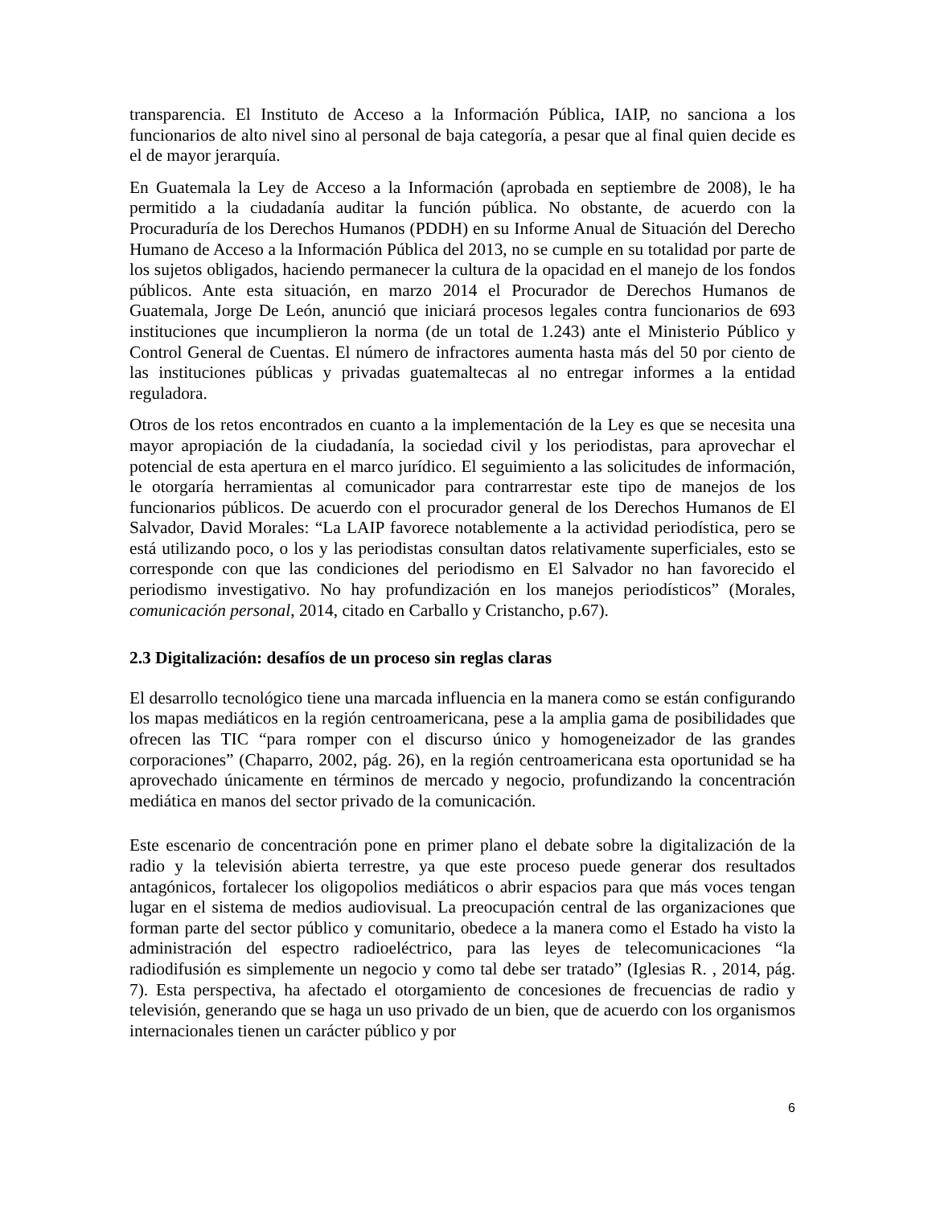transparencia. El Instituto de Acceso a la Información Pública, IAIP, no sanciona a los funcionarios de alto nivel sino al personal de baja categoría, a pesar que al final quien decide es el de mayor jerarquía.
En Guatemala la Ley de Acceso a la Información (aprobada en septiembre de 2008), le ha permitido a la ciudadanía auditar la función pública. No obstante, de acuerdo con la Procuraduría de los Derechos Humanos (PDDH) en su Informe Anual de Situación del Derecho Humano de Acceso a la Información Pública del 2013, no se cumple en su totalidad por parte de los sujetos obligados, haciendo permanecer la cultura de la opacidad en el manejo de los fondos públicos. Ante esta situación, en marzo 2014 el Procurador de Derechos Humanos de Guatemala, Jorge De León, anunció que iniciará procesos legales contra funcionarios de 693 instituciones que incumplieron la norma (de un total de 1.243) ante el Ministerio Público y Control General de Cuentas. El número de infractores aumenta hasta más del 50 por ciento de las instituciones públicas y privadas guatemaltecas al no entregar informes a la entidad reguladora.
Otros de los retos encontrados en cuanto a la implementación de la Ley es que se necesita una mayor apropiación de la ciudadanía, la sociedad civil y los periodistas, para aprovechar el potencial de esta apertura en el marco jurídico. El seguimiento a las solicitudes de información, le otorgaría herramientas al comunicador para contrarrestar este tipo de manejos de los funcionarios públicos. De acuerdo con el procurador general de los Derechos Humanos de El Salvador, David Morales: “La LAIP favorece notablemente a la actividad periodística, pero se está utilizando poco, o los y las periodistas consultan datos relativamente superficiales, esto se corresponde con que las condiciones del periodismo en El Salvador no han favorecido el periodismo investigativo. No hay profundización en los manejos periodísticos” (Morales, comunicación personal, 2014, citado en Carballo y Cristancho, p.67).
2.3 Digitalización: desafíos de un proceso sin reglas claras
El desarrollo tecnológico tiene una marcada influencia en la manera como se están configurando los mapas mediáticos en la región centroamericana, pese a la amplia gama de posibilidades que ofrecen las TIC “para romper con el discurso único y homogeneizador de las grandes corporaciones” (Chaparro, 2002, pág. 26), en la región centroamericana esta oportunidad se ha aprovechado únicamente en términos de mercado y negocio, profundizando la concentración mediática en manos del sector privado de la comunicación.
Este escenario de concentración pone en primer plano el debate sobre la digitalización de la radio y la televisión abierta terrestre, ya que este proceso puede generar dos resultados antagónicos, fortalecer los oligopolios mediáticos o abrir espacios para que más voces tengan lugar en el sistema de medios audiovisual. La preocupación central de las organizaciones que forman parte del sector público y comunitario, obedece a la manera como el Estado ha visto la administración del espectro radioeléctrico, para las leyes de telecomunicaciones “la radiodifusión es simplemente un negocio y como tal debe ser tratado” (Iglesias R. , 2014, pág. 7). Esta perspectiva, ha afectado el otorgamiento de concesiones de frecuencias de radio y televisión, generando que se haga un uso privado de un bien, que de acuerdo con los organismos internacionales tienen un carácter público y por
6